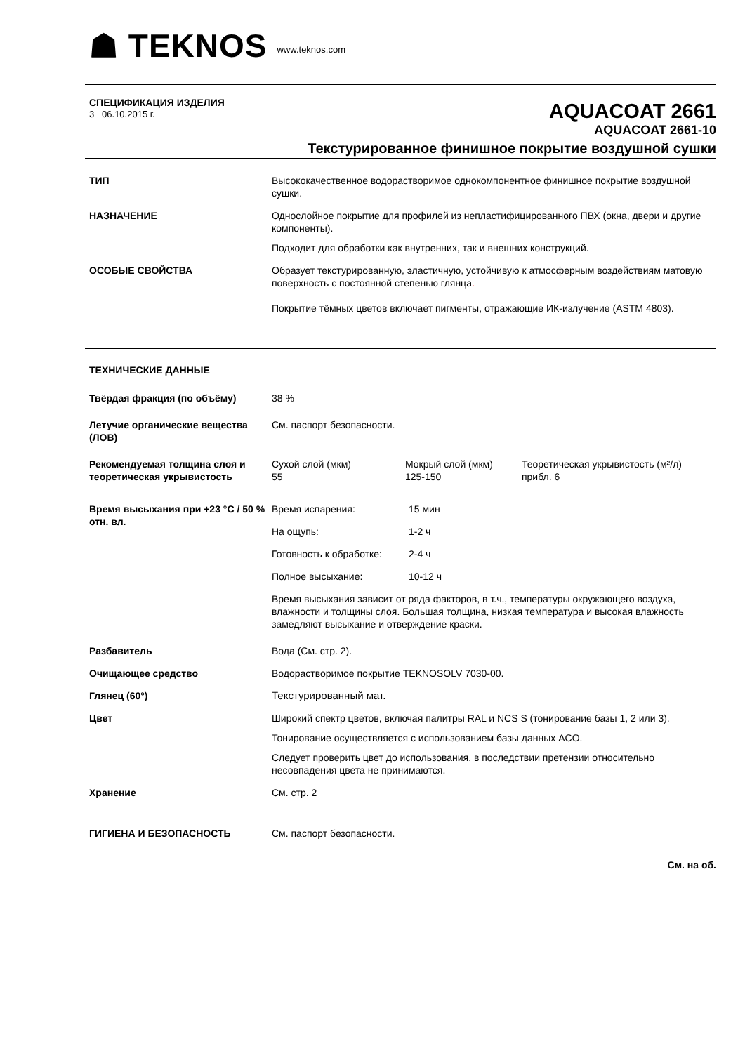☗ TEKNOS www.teknos.com
СПЕЦИФИКАЦИЯ ИЗДЕЛИЯ
3 06.10.2015 г.
AQUACOAT 2661
AQUACOAT 2661-10
Текстурированное финишное покрытие воздушной сушки
| ТИП | Высококачественное водорастворимое однокомпонентное финишное покрытие воздушной сушки. |
| НАЗНАЧЕНИЕ | Однослойное покрытие для профилей из непластифицированного ПВХ (окна, двери и другие компоненты). Подходит для обработки как внутренних, так и внешних конструкций. |
| ОСОБЫЕ СВОЙСТВА | Образует текстурированную, эластичную, устойчивую к атмосферным воздействиям матовую поверхность с постоянной степенью глянца . Покрытие тёмных цветов включает пигменты, отражающие ИК-излучение (ASTM 4803). |
| ТЕХНИЧЕСКИЕ ДАННЫЕ | |
| Твёрдая фракция (по объёму) | 38 % |
| Летучие органические вещества (ЛОВ) | См. паспорт безопасности. |
| Рекомендуемая толщина слоя и теоретическая укрывистость | / Сухой слой (мкм) 55 / Мокрый слой (мкм) 125-150 / Теоретическая укрывистость (м²/л) прибл. 6 / |
| Время высыхания при +23 °C / 50 % отн. вл. | / Время испарения: / 15 мин / / На ощупь: / 1-2 ч / / Готовность к обработке: / 2-4 ч / / Полное высыхание: / 10-12 ч / Время высыхания зависит от ряда факторов, в т.ч., температуры окружающего воздуха, влажности и толщины слоя. Большая толщина, низкая температура и высокая влажность замедляют высыхание и отверждение краски. |
| Разбавитель | Вода (См. стр. 2). |
| Очищающее средство | Водорастворимое покрытие TEKNOSOLV 7030-00. |
| Глянец (60°) | Текстурированный мат. |
| Цвет | Широкий спектр цветов, включая палитры RAL и NCS S (тонирование базы 1, 2 или 3). Тонирование осуществляется с использованием базы данных ACO. Следует проверить цвет до использования, в последствии претензии относительно несовпадения цвета не принимаются. |
| Хранение | См. стр. 2 |
| ГИГИЕНА И БЕЗОПАСНОСТЬ | См. паспорт безопасности. |
См. на об.